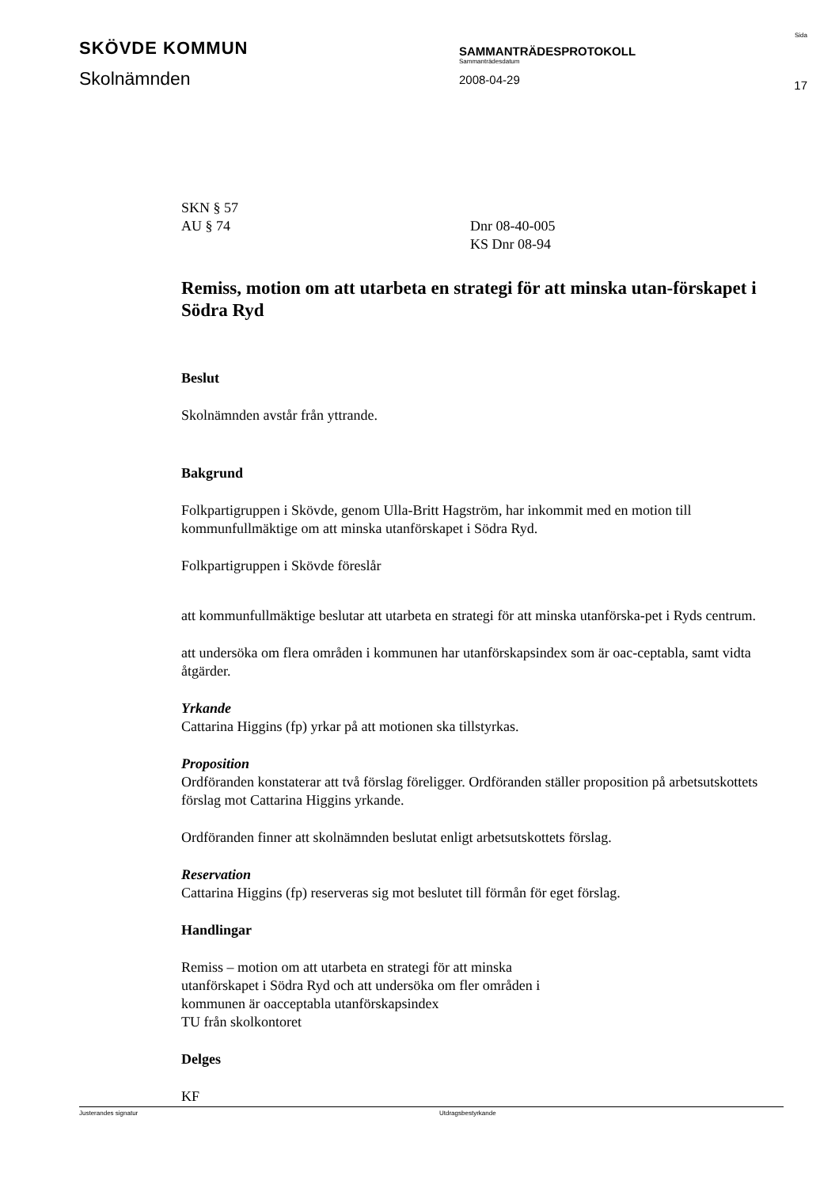SKÖVDE KOMMUN
Skolnämnden
SAMMANTRÄDESPROTOKOLL
Sammanträdesdatum
2008-04-29
Sida
17
SKN § 57
AU § 74 Dnr 08-40-005
KS Dnr 08-94
Remiss, motion om att utarbeta en strategi för att minska utan-förskapet i Södra Ryd
Beslut
Skolnämnden avstår från yttrande.
Bakgrund
Folkpartigruppen i Skövde, genom Ulla-Britt Hagström, har inkommit med en motion till kommunfullmäktige om att minska utanförskapet i Södra Ryd.
Folkpartigruppen i Skövde föreslår
att kommunfullmäktige beslutar att utarbeta en strategi för att minska utanförska-pet i Ryds centrum.
att undersöka om flera områden i kommunen har utanförskapsindex som är oac-ceptabla, samt vidta åtgärder.
Yrkande
Cattarina Higgins (fp) yrkar på att motionen ska tillstyrkas.
Proposition
Ordföranden konstaterar att två förslag föreligger. Ordföranden ställer proposition på arbetsutskottets förslag mot Cattarina Higgins yrkande.
Ordföranden finner att skolnämnden beslutat enligt arbetsutskottets förslag.
Reservation
Cattarina Higgins (fp) reserveras sig mot beslutet till förmån för eget förslag.
Handlingar
Remiss – motion om att utarbeta en strategi för att minska
utanförskapet i Södra Ryd och att undersöka om fler områden i
kommunen är oacceptabla utanförskapsindex
TU från skolkontoret
Delges
KF
Justerandes signatur Utdragsbestyrkande